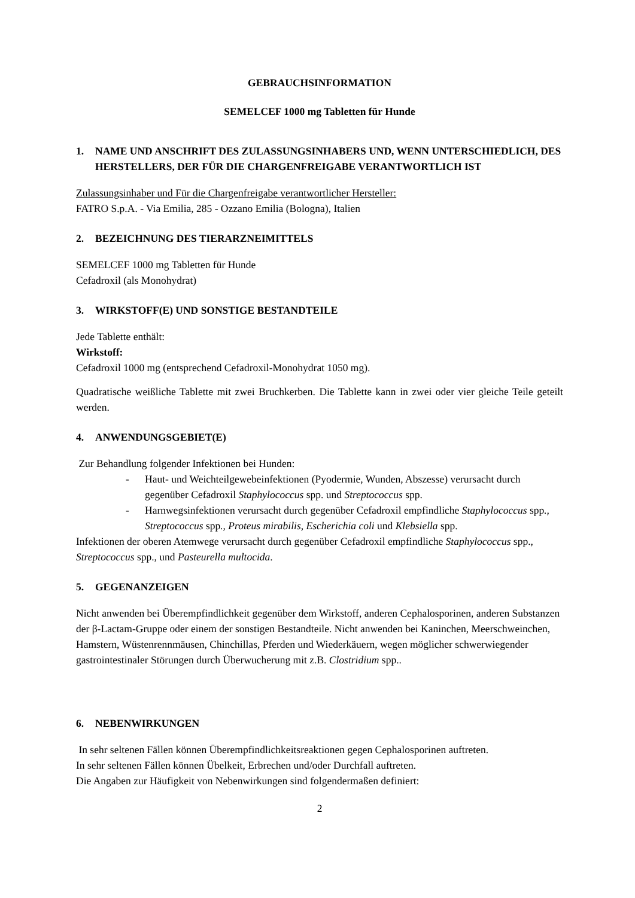GEBRAUCHSINFORMATION
SEMELCEF 1000 mg Tabletten für Hunde
1. NAME UND ANSCHRIFT DES ZULASSUNGSINHABERS UND, WENN UNTERSCHIEDLICH, DES HERSTELLERS, DER FÜR DIE CHARGENFREIGABE VERANTWORTLICH IST
Zulassungsinhaber und Für die Chargenfreigabe verantwortlicher Hersteller:
FATRO S.p.A. - Via Emilia, 285 - Ozzano Emilia (Bologna), Italien
2. BEZEICHNUNG DES TIERARZNEIMITTELS
SEMELCEF 1000 mg Tabletten für Hunde
Cefadroxil (als Monohydrat)
3. WIRKSTOFF(E) UND SONSTIGE BESTANDTEILE
Jede Tablette enthält:
Wirkstoff:
Cefadroxil 1000 mg (entsprechend Cefadroxil-Monohydrat 1050 mg).
Quadratische weißliche Tablette mit zwei Bruchkerben. Die Tablette kann in zwei oder vier gleiche Teile geteilt werden.
4. ANWENDUNGSGEBIET(E)
Zur Behandlung folgender Infektionen bei Hunden:
- Haut- und Weichteilgewebeinfektionen (Pyodermie, Wunden, Abszesse) verursacht durch gegenüber Cefadroxil Staphylococcus spp. und Streptococcus spp.
- Harnwegsinfektionen verursacht durch gegenüber Cefadroxil empfindliche Staphylococcus spp., Streptococcus spp., Proteus mirabilis, Escherichia coli und Klebsiella spp.
Infektionen der oberen Atemwege verursacht durch gegenüber Cefadroxil empfindliche Staphylococcus spp., Streptococcus spp., und Pasteurella multocida.
5. GEGENANZEIGEN
Nicht anwenden bei Überempfindlichkeit gegenüber dem Wirkstoff, anderen Cephalosporinen, anderen Substanzen der β-Lactam-Gruppe oder einem der sonstigen Bestandteile. Nicht anwenden bei Kaninchen, Meerschweinchen, Hamstern, Wüstenrennmäusen, Chinchillas, Pferden und Wiederkäuern, wegen möglicher schwerwiegender gastrointestinaler Störungen durch Überwucherung mit z.B. Clostridium spp..
6. NEBENWIRKUNGEN
In sehr seltenen Fällen können Überempfindlichkeitsreaktionen gegen Cephalosporinen auftreten.
In sehr seltenen Fällen können Übelkeit, Erbrechen und/oder Durchfall auftreten.
Die Angaben zur Häufigkeit von Nebenwirkungen sind folgendermaßen definiert:
2